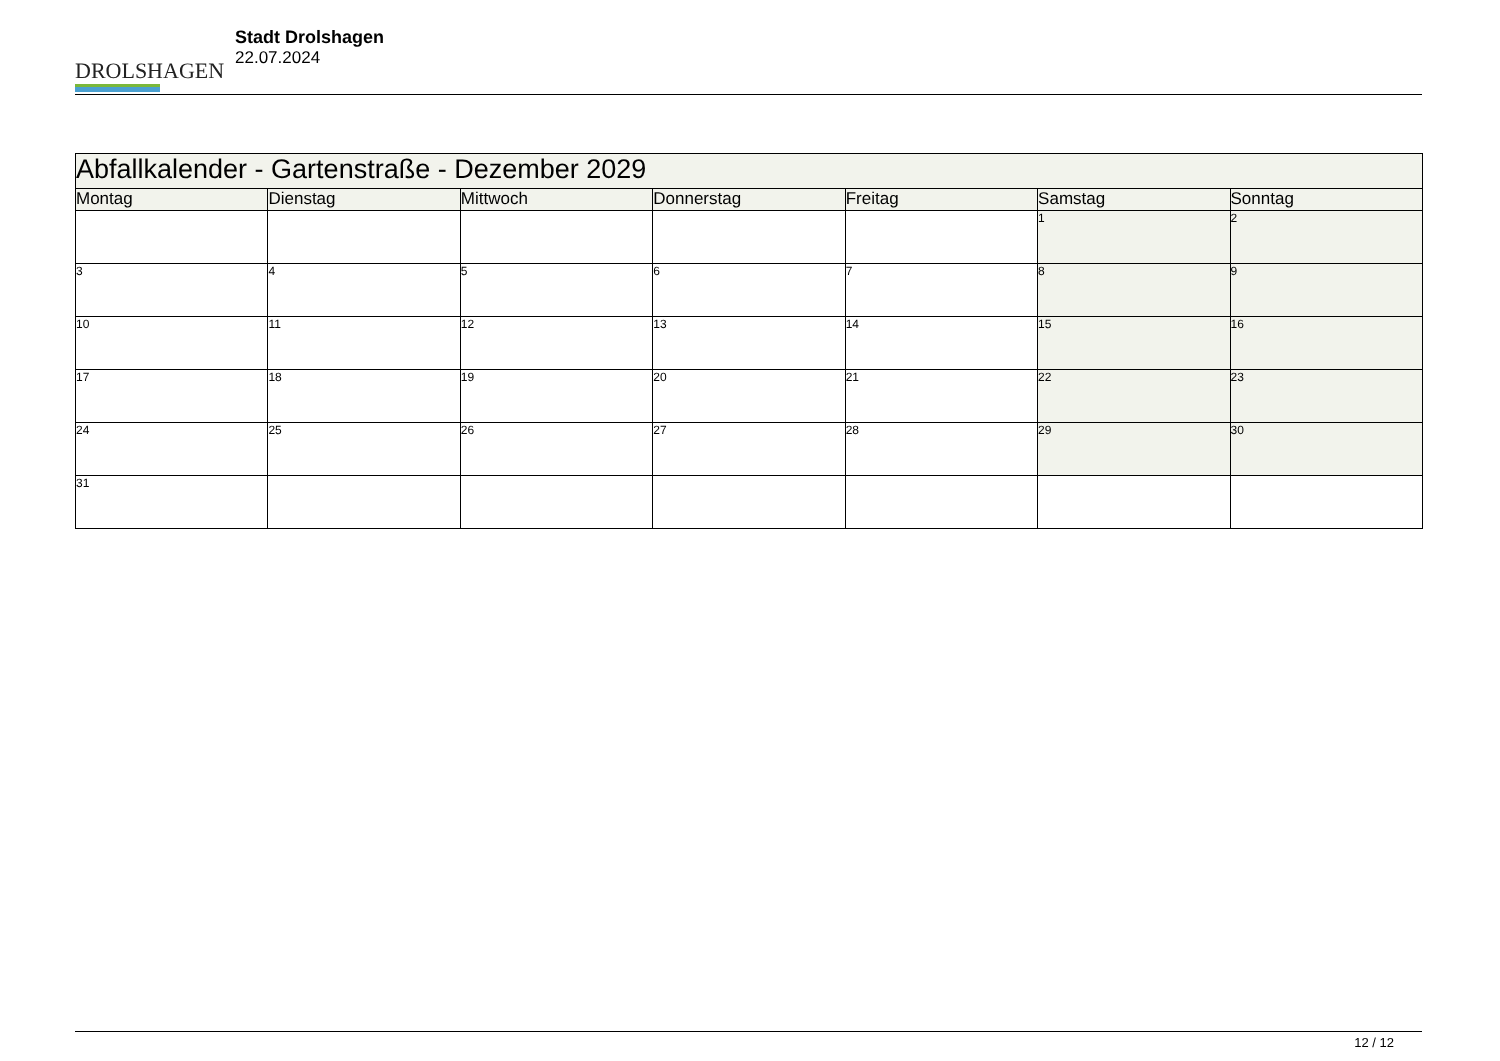DROLSHAGEN
Stadt Drolshagen
22.07.2024
| Abfallkalender - Gartenstraße - Dezember 2029 | | | | | | |
| --- | --- | --- | --- | --- | --- | --- |
| Montag | Dienstag | Mittwoch | Donnerstag | Freitag | Samstag | Sonntag |
| | | | | | 1 | 2 |
| 3 | 4 | 5 | 6 | 7 | 8 | 9 |
| 10 | 11 | 12 | 13 | 14 | 15 | 16 |
| 17 | 18 | 19 | 20 | 21 | 22 | 23 |
| 24 | 25 | 26 | 27 | 28 | 29 | 30 |
| 31 | | | | | | |
12 / 12